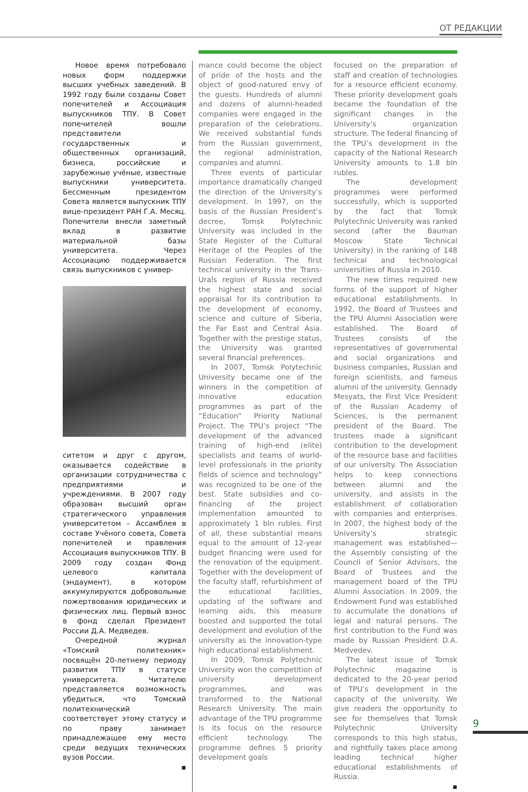ОТ РЕДАКЦИИ
Новое время потребовало новых форм поддержки высших учебных заведений. В 1992 году были созданы Совет попечителей и Ассоциация выпускников ТПУ. В Совет попечителей вошли представители государственных и общественных организаций, бизнеса, российские и зарубежные учёные, известные выпускники университета. Бессменным президентом Совета является выпускник ТПУ вице-президент РАН Г.А. Месяц. Попечители внесли заметный вклад в развитие материальной базы университета. Через Ассоциацию поддерживается связь выпускников с универ-
ситетом и друг с другом, оказывается содействие в организации сотрудничества с предприятиями и учреждениями. В 2007 году образован высший орган стратегического управления университетом – Ассамблея в составе Учёного совета, Совета попечителей и правления Ассоциация выпускников ТПУ. В 2009 году создан Фонд целевого капитала (эндаумент), в котором аккумулируются добровольные пожертвования юридических и физических лиц. Первый взнос в фонд сделал Президент России Д.А. Медведев.
Очередной журнал «Томский политехник» посвящён 20-летнему периоду развития ТПУ в статусе университета. Читателю представляется возможность убедиться, что Томский политехнический соответствует этому статусу и по праву занимает принадлежащее ему место среди ведущих технических вузов России.
▪
mance could become the object of pride of the hosts and the object of good-natured envy of the guests. Hundreds of alumni and dozens of alumni-headed companies were engaged in the preparation of the celebrations. We received substantial funds from the Russian government, the regional administration, companies and alumni.
Three events of particular importance dramatically changed the direction of the University’s development. In 1997, on the basis of the Russian President’s decree, Tomsk Polytechnic University was included in the State Register of the Cultural Heritage of the Peoples of the Russian Federation. The first technical university in the Trans-Urals region of Russia received the highest state and social appraisal for its contribution to the development of economy, science and culture of Siberia, the Far East and Central Asia. Together with the prestige status, the University was granted several financial preferences.
In 2007, Tomsk Polytechnic University became one of the winners in the competition of innovative education programmes as part of the “Education” Priority National Project. The TPU’s project “The development of the advanced training of high-end (elite) specialists and teams of world-level professionals in the priority fields of science and technology” was recognized to be one of the best. State subsidies and co-financing of the project implementation amounted to approximately 1 bln rubles. First of all, these substantial means equal to the amount of 12-year budget financing were used for the renovation of the equipment. Together with the development of the faculty staff, refurbishment of the educational facilities, updating of the software and learning aids, this measure boosted and supported the total development and evolution of the university as the innovation-type high educational establishment.
In 2009, Tomsk Polytechnic University won the competition of university development programmes, and was transformed to the National Research University. The main advantage of the TPU programme is its focus on the resource efficient technology. The programme defines 5 priority development goals
focused on the preparation of staff and creation of technologies for a resource efficient economy. These priority development goals became the foundation of the significant changes in the University’s organization structure. The federal financing of the TPU’s development in the capacity of the National Research University amounts to 1.8 bln rubles.
The development programmes were performed successfully, which is supported by the fact that Tomsk Polytechnic University was ranked second (after the Bauman Moscow State Technical University) in the ranking of 148 technical and technological universities of Russia in 2010.
The new times required new forms of the support of higher educational establishments. In 1992, the Board of Trustees and the TPU Alumni Association were established. The Board of Trustees consists of the representatives of governmental and social organizations and business companies, Russian and foreign scientists, and famous alumni of the university. Gennady Mesyats, the First Vice President of the Russian Academy of Sciences, is the permanent president of the Board. The trustees made a significant contribution to the development of the resource base and facilities of our university. The Association helps to keep connections between alumni and the university, and assists in the establishment of collaboration with companies and enterprises. In 2007, the highest body of the University’s strategic management was established—the Assembly consisting of the Council of Senior Advisors, the Board of Trustees and the management board of the TPU Alumni Association. In 2009, the Endowment Fund was established to accumulate the donations of legal and natural persons. The first contribution to the Fund was made by Russian President D.A. Medvedev.
The latest issue of Tomsk Polytechnic magazine is dedicated to the 20-year period of TPU’s development in the capacity of the university. We give readers the opportunity to see for themselves that Tomsk Polytechnic University corresponds to this high status, and rightfully takes place among leading technical higher educational establishments of Russia.
▪
9